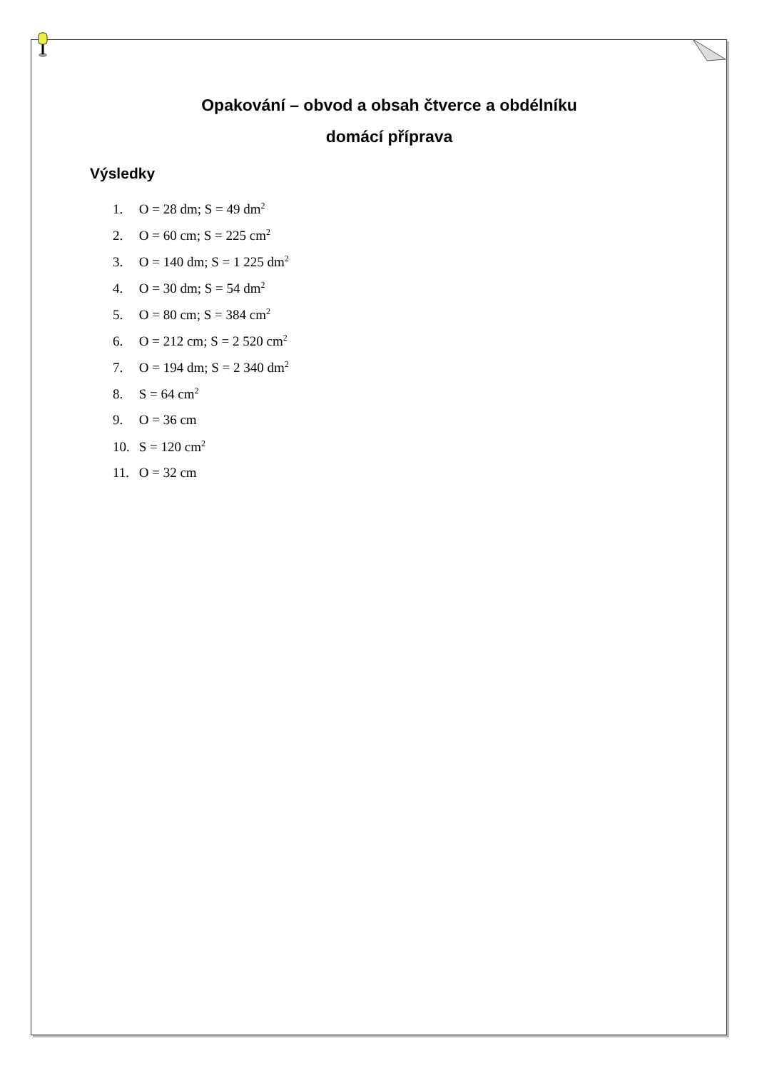Opakování – obvod a obsah čtverce a obdélníku
domácí příprava
Výsledky
1. O = 28 dm; S = 49 dm<sup>2</sup>
2. O = 60 cm; S = 225 cm<sup>2</sup>
3. O = 140 dm; S = 1 225 dm<sup>2</sup>
4. O = 30 dm; S = 54 dm<sup>2</sup>
5. O = 80 cm; S = 384 cm<sup>2</sup>
6. O = 212 cm; S = 2 520 cm<sup>2</sup>
7. O = 194 dm; S = 2 340 dm<sup>2</sup>
8. S = 64 cm<sup>2</sup>
9. O = 36 cm
10. S = 120 cm<sup>2</sup>
11. O = 32 cm